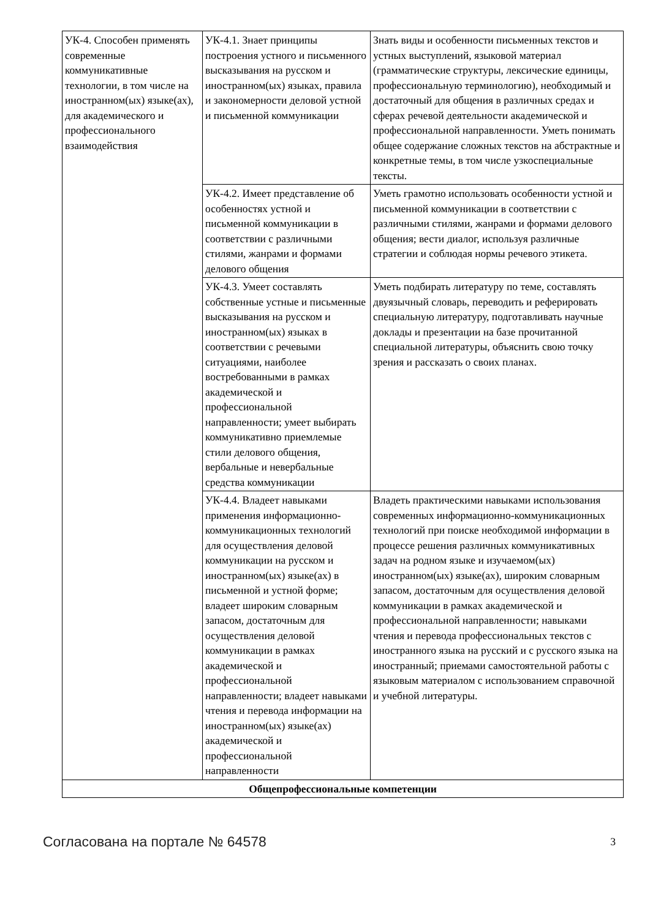| УК-4. Способен применять современные коммуникативные технологии, в том числе на иностранном(ых) языке(ах), для академического и профессионального взаимодействия | УК-4.1. Знает принципы построения устного и письменного высказывания на русском и иностранном(ых) языках, правила и закономерности деловой устной и письменной коммуникации | Знать виды и особенности письменных текстов и устных выступлений, языковой материал (грамматические структуры, лексические единицы, профессиональную терминологию), необходимый и достаточный для общения в различных средах и сферах речевой деятельности академической и профессиональной направленности. Уметь понимать общее содержание сложных текстов на абстрактные и конкретные темы, в том числе узкоспециальные тексты. |
| | УК-4.2. Имеет представление об особенностях устной и письменной коммуникации в соответствии с различными стилями, жанрами и формами делового общения | Уметь грамотно использовать особенности устной и письменной коммуникации в соответствии с различными стилями, жанрами и формами делового общения; вести диалог, используя различные стратегии и соблюдая нормы речевого этикета. |
| | УК-4.3. Умеет составлять собственные устные и письменные высказывания на русском и иностранном(ых) языках в соответствии с речевыми ситуациями, наиболее востребованными в рамках академической и профессиональной направленности; умеет выбирать коммуникативно приемлемые стили делового общения, вербальные и невербальные средства коммуникации | Уметь подбирать литературу по теме, составлять двуязычный словарь, переводить и реферировать специальную литературу, подготавливать научные доклады и презентации на базе прочитанной специальной литературы, объяснить свою точку зрения и рассказать о своих планах. |
| | УК-4.4. Владеет навыками применения информационно-коммуникационных технологий для осуществления деловой коммуникации на русском и иностранном(ых) языке(ах) в письменной и устной форме; владеет широким словарным запасом, достаточным для осуществления деловой коммуникации в рамках академической и профессиональной направленности; владеет навыками чтения и перевода информации на иностранном(ых) языке(ах) академической и профессиональной направленности | Владеть практическими навыками использования современных информационно-коммуникационных технологий при поиске необходимой информации в процессе решения различных коммуникативных задач на родном языке и изучаемом(ых) иностранном(ых) языке(ах), широким словарным запасом, достаточным для осуществления деловой коммуникации в рамках академической и профессиональной направленности; навыками чтения и перевода профессиональных текстов с иностранного языка на русский и с русского языка на иностранный; приемами самостоятельной работы с языковым материалом с использованием справочной и учебной литературы. |
| Общепрофессиональные компетенции | | |
Согласована на портале № 64578 3